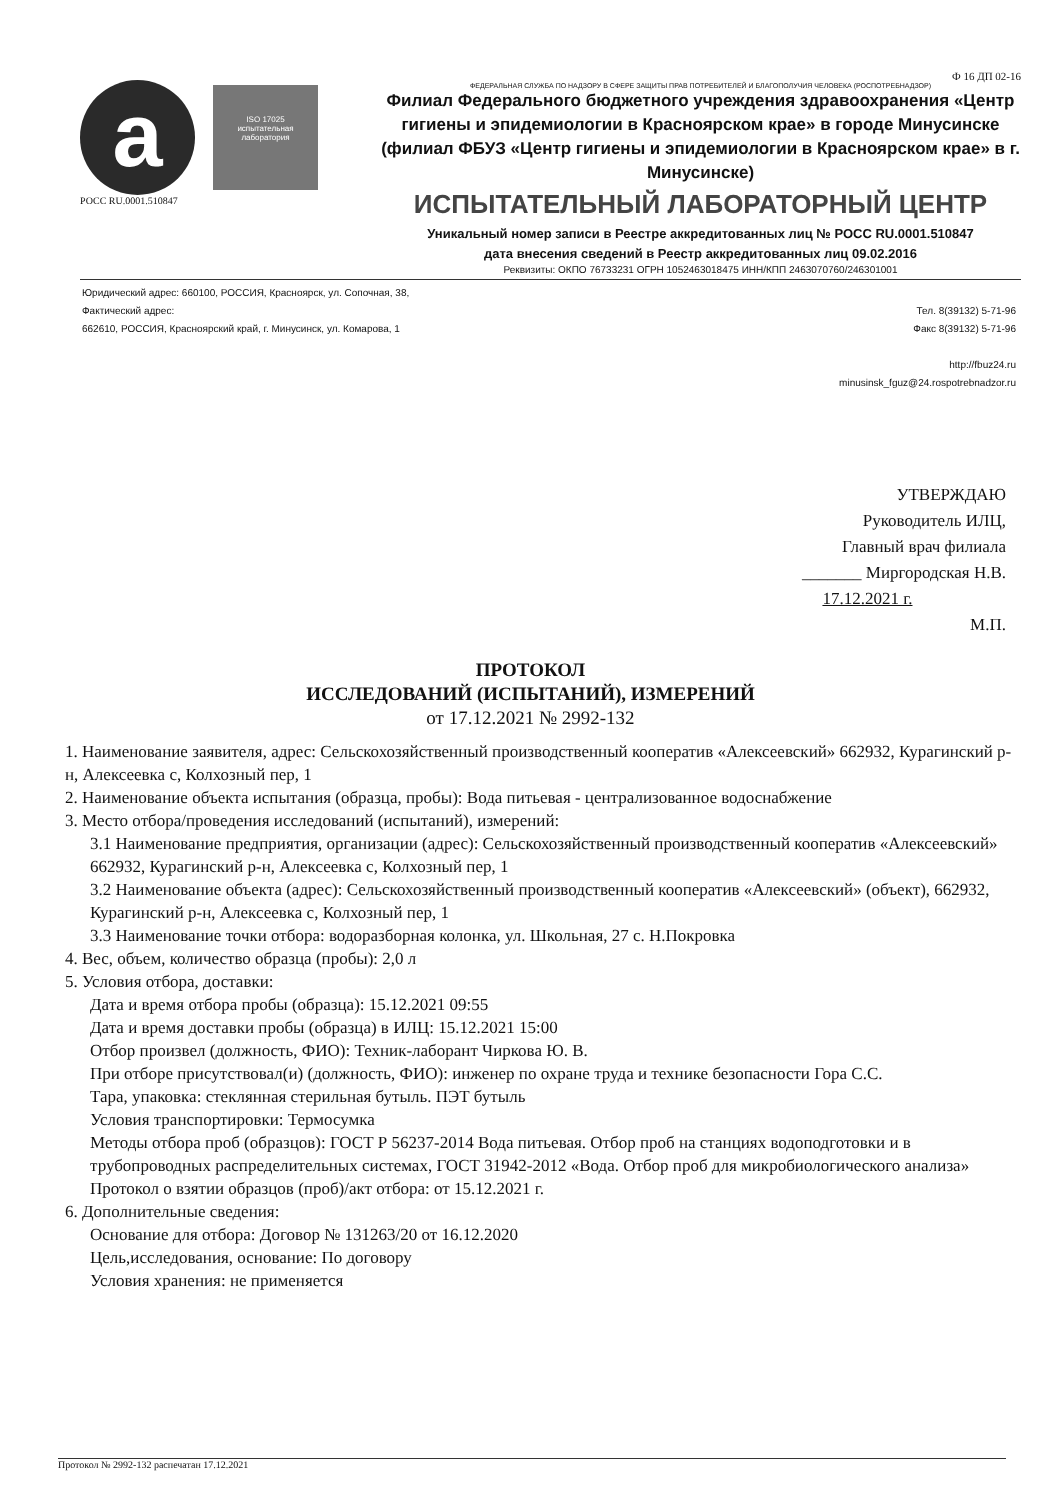a
ISO 17025
испытательная лаборатория
РОСС RU.0001.510847
Ф 16 ДП 02-16
ФЕДЕРАЛЬНАЯ СЛУЖБА ПО НАДЗОРУ В СФЕРЕ ЗАЩИТЫ ПРАВ ПОТРЕБИТЕЛЕЙ И БЛАГОПОЛУЧИЯ ЧЕЛОВЕКА (РОСПОТРЕБНАДЗОР)
Филиал Федерального бюджетного учреждения здравоохранения «Центр гигиены и эпидемиологии в Красноярском крае» в городе Минусинске (филиал ФБУЗ «Центр гигиены и эпидемиологии в Красноярском крае» в г. Минусинске)
ИСПЫТАТЕЛЬНЫЙ ЛАБОРАТОРНЫЙ ЦЕНТР
Уникальный номер записи в Реестре аккредитованных лиц № РОСС RU.0001.510847
дата внесения сведений в Реестр аккредитованных лиц 09.02.2016
Реквизиты: ОКПО 76733231 ОГРН 1052463018475 ИНН/КПП 2463070760/246301001
Юридический адрес: 660100, РОССИЯ, Красноярск, ул. Сопочная, 38,
Фактический адрес:
662610, РОССИЯ, Красноярский край, г. Минусинск, ул. Комарова, 1
Тел. 8(39132) 5-71-96
Факс 8(39132) 5-71-96
http://fbuz24.ru
minusinsk_fguz@24.rospotrebnadzor.ru
УТВЕРЖДАЮ
Руководитель ИЛЦ,
Главный врач филиала
_______ Миргородская Н.В.
17.12.2021 г.
М.П.
ПРОТОКОЛ
ИССЛЕДОВАНИЙ (ИСПЫТАНИЙ), ИЗМЕРЕНИЙ
от 17.12.2021 № 2992-132
1. Наименование заявителя, адрес: Сельскохозяйственный производственный кооператив «Алексеевский» 662932, Курагинский р-н, Алексеевка с, Колхозный пер, 1
2. Наименование объекта испытания (образца, пробы): Вода питьевая - централизованное водоснабжение
3. Место отбора/проведения исследований (испытаний), измерений:
3.1 Наименование предприятия, организации (адрес): Сельскохозяйственный производственный кооператив «Алексеевский» 662932, Курагинский р-н, Алексеевка с, Колхозный пер, 1
3.2 Наименование объекта (адрес): Сельскохозяйственный производственный кооператив «Алексеевский» (объект), 662932, Курагинский р-н, Алексеевка с, Колхозный пер, 1
3.3 Наименование точки отбора: водоразборная колонка, ул. Школьная, 27 с. Н.Покровка
4. Вес, объем, количество образца (пробы): 2,0 л
5. Условия отбора, доставки:
Дата и время отбора пробы (образца): 15.12.2021 09:55
Дата и время доставки пробы (образца) в ИЛЦ: 15.12.2021 15:00
Отбор произвел (должность, ФИО): Техник-лаборант Чиркова Ю. В.
При отборе присутствовал(и) (должность, ФИО): инженер по охране труда и технике безопасности Гора С.С.
Тара, упаковка: стеклянная стерильная бутыль. ПЭТ бутыль
Условия транспортировки: Термосумка
Методы отбора проб (образцов): ГОСТ Р 56237-2014 Вода питьевая. Отбор проб на станциях водоподготовки и в трубопроводных распределительных системах, ГОСТ 31942-2012 «Вода. Отбор проб для микробиологического анализа»
Протокол о взятии образцов (проб)/акт отбора: от 15.12.2021 г.
6. Дополнительные сведения:
Основание для отбора: Договор № 131263/20 от 16.12.2020
Цель,исследования, основание: По договору
Условия хранения: не применяется
Протокол № 2992-132 распечатан 17.12.2021